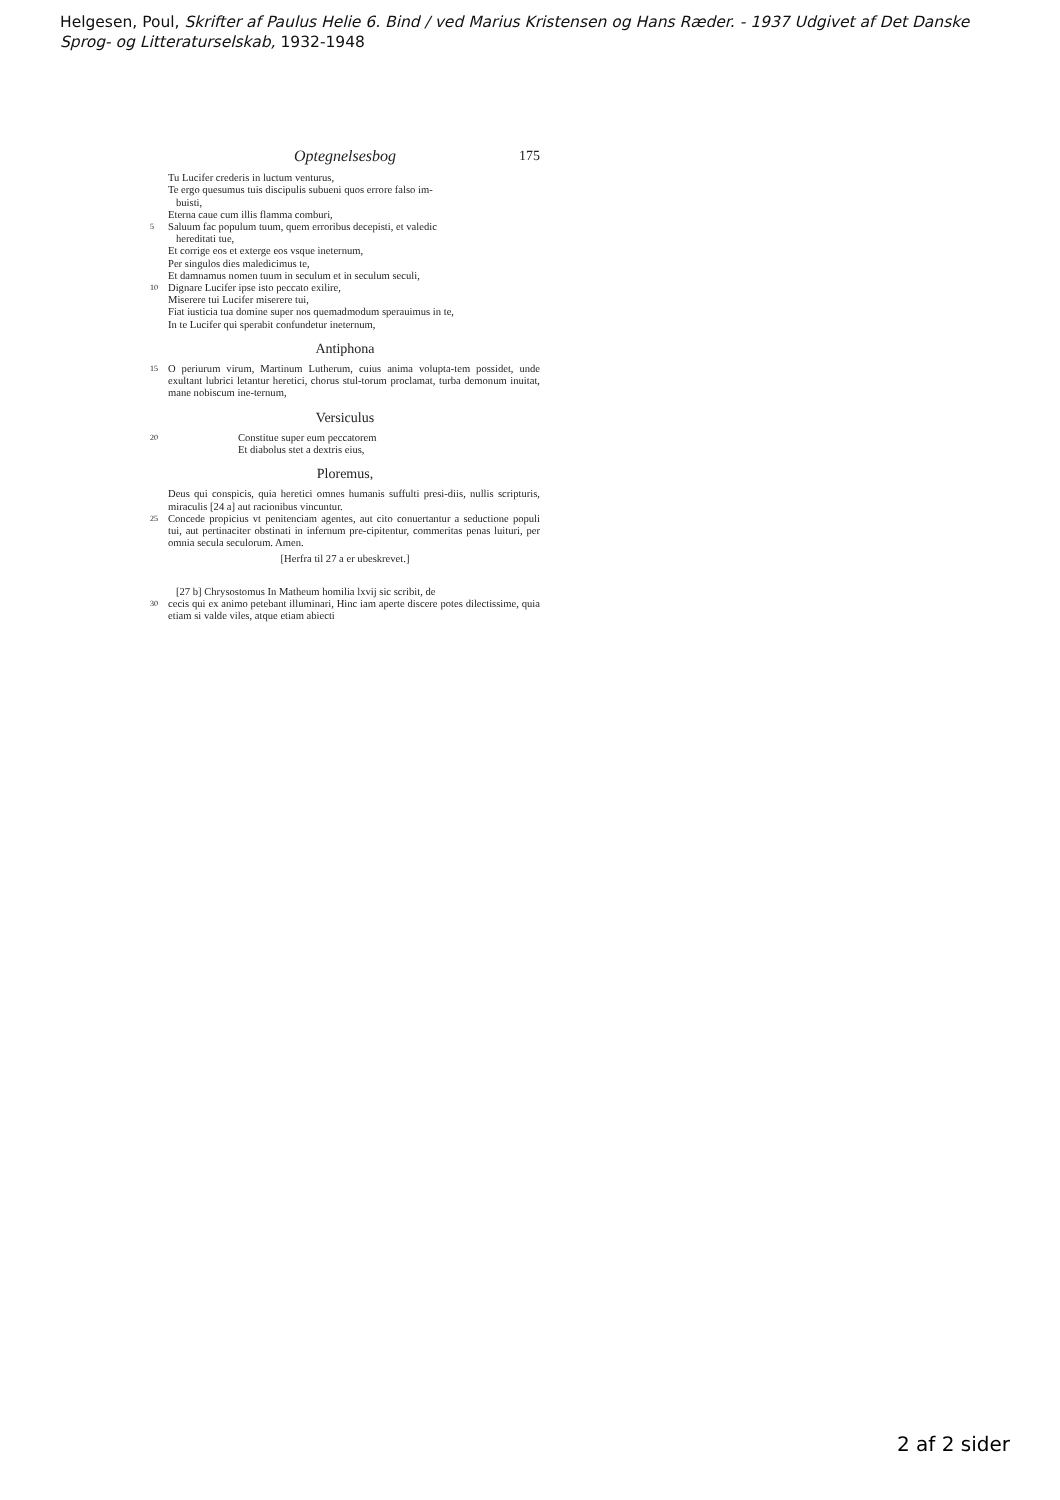Helgesen, Poul, Skrifter af Paulus Helie 6. Bind / ved Marius Kristensen og Hans Ræder. - 1937 Udgivet af Det Danske Sprog- og Litteraturselskab, 1932-1948
Optegnelsesbog 175
Tu Lucifer crederis in luctum venturus,
Te ergo quesumus tuis discipulis subueni quos errore falso im-
buisti,
Eterna caue cum illis flamma comburi,
5
Saluum fac populum tuum, quem erroribus decepisti, et valedic
hereditati tue,
Et corrige eos et exterge eos vsque ineternum,
Per singulos dies maledicimus te,
Et damnamus nomen tuum in seculum et in seculum seculi,
10
Dignare Lucifer ipse isto peccato exilire,
Miserere tui Lucifer miserere tui,
Fiat iusticia tua domine super nos quemadmodum sperauimus in te,
In te Lucifer qui sperabit confundetur ineternum,
Antiphona
15
O periurum virum, Martinum Lutherum, cuius anima volupta-tem possidet, unde exultant lubrici letantur heretici, chorus stul-torum proclamat, turba demonum inuitat, mane nobiscum ine-ternum,
Versiculus
20
Constitue super eum peccatorem
Et diabolus stet a dextris eius,
Ploremus,
Deus qui conspicis, quia heretici omnes humanis suffulti presi-diis, nullis scripturis, miraculis [24 a] aut racionibus vincuntur.
25
Concede propicius vt penitenciam agentes, aut cito conuertantur a seductione populi tui, aut pertinaciter obstinati in infernum pre-cipitentur, commeritas penas luituri, per omnia secula seculorum. Amen.
[Herfra til 27 a er ubeskrevet.]
[27 b] Chrysostomus In Matheum homilia lxvij sic scribit, de
30
cecis qui ex animo petebant illuminari, Hinc iam aperte discere potes dilectissime, quia etiam si valde viles, atque etiam abiecti
2 af 2 sider